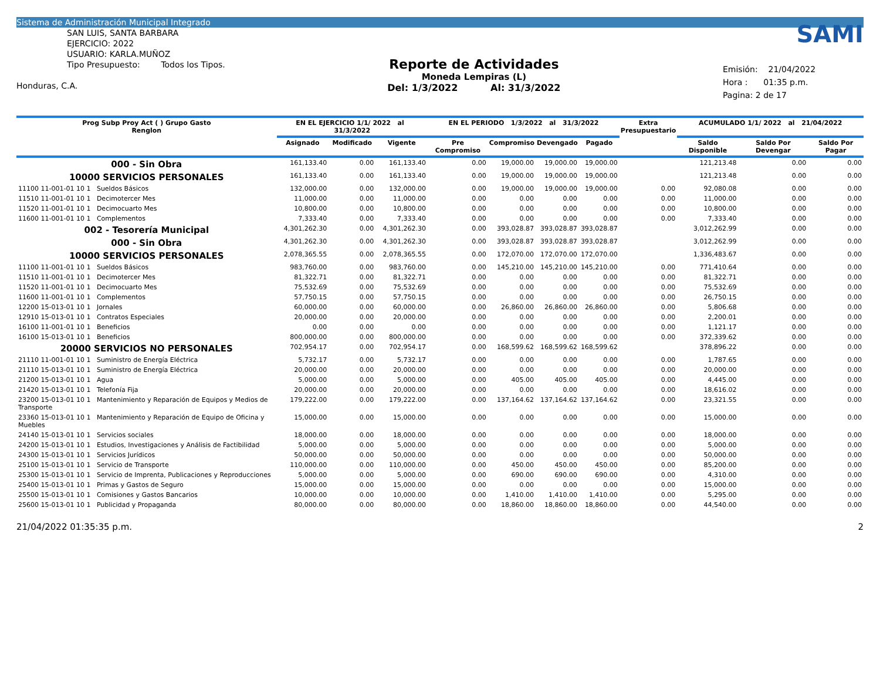Sistema de Administración Municipal Integrado
SAN LUIS, SANTA BARBARA
EJERCICIO: 2022
USUARIO: KARLA.MUÑOZ
Tipo Presupuesto: Todos los Tipos.
Honduras, C.A.
Reporte de Actividades
Moneda Lempiras (L)
Del: 1/3/2022 Al: 31/3/2022
SAMI
Emisión: 21/04/2022
Hora : 01:35 p.m.
Pagina: 2 de 17
| Prog Subp Proy Act ( ) Grupo Gasto Renglon | EN EL EJERCICIO 1/1/ 2022 al 31/3/2022 | | | EN EL PERIODO 1/3/2022 al 31/3/2022 | | | | Extra Presupuestario | ACUMULADO 1/1/ 2022 al 21/04/2022 | | |
| --- | --- | --- | --- | --- | --- | --- | --- | --- | --- | --- | --- |
| | Asignado | Modificado | Vigente | Pre Compromiso | Compromiso | Devengado | Pagado | | Saldo Disponible | Saldo Por Devengar | Saldo Por Pagar |
| 000 - Sin Obra | 161,133.40 | 0.00 | 161,133.40 | 0.00 | 19,000.00 | 19,000.00 | 19,000.00 | | 121,213.48 | 0.00 | 0.00 |
| 10000 SERVICIOS PERSONALES | 161,133.40 | 0.00 | 161,133.40 | 0.00 | 19,000.00 | 19,000.00 | 19,000.00 | | 121,213.48 | 0.00 | 0.00 |
| 11100 11-001-01 10 1 Sueldos Básicos | 132,000.00 | 0.00 | 132,000.00 | 0.00 | 19,000.00 | 19,000.00 | 19,000.00 | 0.00 | 92,080.08 | 0.00 | 0.00 |
| 11510 11-001-01 10 1 Decimotercer Mes | 11,000.00 | 0.00 | 11,000.00 | 0.00 | 0.00 | 0.00 | 0.00 | 0.00 | 11,000.00 | 0.00 | 0.00 |
| 11520 11-001-01 10 1 Decimocuarto Mes | 10,800.00 | 0.00 | 10,800.00 | 0.00 | 0.00 | 0.00 | 0.00 | 0.00 | 10,800.00 | 0.00 | 0.00 |
| 11600 11-001-01 10 1 Complementos | 7,333.40 | 0.00 | 7,333.40 | 0.00 | 0.00 | 0.00 | 0.00 | 0.00 | 7,333.40 | 0.00 | 0.00 |
| 002 - Tesorería Municipal | 4,301,262.30 | 0.00 | 4,301,262.30 | 0.00 | 393,028.87 | 393,028.87 | 393,028.87 | | 3,012,262.99 | 0.00 | 0.00 |
| 000 - Sin Obra | 4,301,262.30 | 0.00 | 4,301,262.30 | 0.00 | 393,028.87 | 393,028.87 | 393,028.87 | | 3,012,262.99 | 0.00 | 0.00 |
| 10000 SERVICIOS PERSONALES | 2,078,365.55 | 0.00 | 2,078,365.55 | 0.00 | 172,070.00 | 172,070.00 | 172,070.00 | | 1,336,483.67 | 0.00 | 0.00 |
| 11100 11-001-01 10 1 Sueldos Básicos | 983,760.00 | 0.00 | 983,760.00 | 0.00 | 145,210.00 | 145,210.00 | 145,210.00 | 0.00 | 771,410.64 | 0.00 | 0.00 |
| 11510 11-001-01 10 1 Decimotercer Mes | 81,322.71 | 0.00 | 81,322.71 | 0.00 | 0.00 | 0.00 | 0.00 | 0.00 | 81,322.71 | 0.00 | 0.00 |
| 11520 11-001-01 10 1 Decimocuarto Mes | 75,532.69 | 0.00 | 75,532.69 | 0.00 | 0.00 | 0.00 | 0.00 | 0.00 | 75,532.69 | 0.00 | 0.00 |
| 11600 11-001-01 10 1 Complementos | 57,750.15 | 0.00 | 57,750.15 | 0.00 | 0.00 | 0.00 | 0.00 | 0.00 | 26,750.15 | 0.00 | 0.00 |
| 12200 15-013-01 10 1 Jornales | 60,000.00 | 0.00 | 60,000.00 | 0.00 | 26,860.00 | 26,860.00 | 26,860.00 | 0.00 | 5,806.68 | 0.00 | 0.00 |
| 12910 15-013-01 10 1 Contratos Especiales | 20,000.00 | 0.00 | 20,000.00 | 0.00 | 0.00 | 0.00 | 0.00 | 0.00 | 2,200.01 | 0.00 | 0.00 |
| 16100 11-001-01 10 1 Beneficios | 0.00 | 0.00 | 0.00 | 0.00 | 0.00 | 0.00 | 0.00 | 0.00 | 1,121.17 | 0.00 | 0.00 |
| 16100 15-013-01 10 1 Beneficios | 800,000.00 | 0.00 | 800,000.00 | 0.00 | 0.00 | 0.00 | 0.00 | 0.00 | 372,339.62 | 0.00 | 0.00 |
| 20000 SERVICIOS NO PERSONALES | 702,954.17 | 0.00 | 702,954.17 | 0.00 | 168,599.62 | 168,599.62 | 168,599.62 | | 378,896.22 | 0.00 | 0.00 |
| 21110 11-001-01 10 1 Suministro de Energía Eléctrica | 5,732.17 | 0.00 | 5,732.17 | 0.00 | 0.00 | 0.00 | 0.00 | 0.00 | 1,787.65 | 0.00 | 0.00 |
| 21110 15-013-01 10 1 Suministro de Energía Eléctrica | 20,000.00 | 0.00 | 20,000.00 | 0.00 | 0.00 | 0.00 | 0.00 | 0.00 | 20,000.00 | 0.00 | 0.00 |
| 21200 15-013-01 10 1 Agua | 5,000.00 | 0.00 | 5,000.00 | 0.00 | 405.00 | 405.00 | 405.00 | 0.00 | 4,445.00 | 0.00 | 0.00 |
| 21420 15-013-01 10 1 Telefonía Fija | 20,000.00 | 0.00 | 20,000.00 | 0.00 | 0.00 | 0.00 | 0.00 | 0.00 | 18,616.02 | 0.00 | 0.00 |
| 23200 15-013-01 10 1 Mantenimiento y Reparación de Equipos y Medios de Transporte | 179,222.00 | 0.00 | 179,222.00 | 0.00 | 137,164.62 | 137,164.62 | 137,164.62 | 0.00 | 23,321.55 | 0.00 | 0.00 |
| 23360 15-013-01 10 1 Mantenimiento y Reparación de Equipo de Oficina y Muebles | 15,000.00 | 0.00 | 15,000.00 | 0.00 | 0.00 | 0.00 | 0.00 | 0.00 | 15,000.00 | 0.00 | 0.00 |
| 24140 15-013-01 10 1 Servicios sociales | 18,000.00 | 0.00 | 18,000.00 | 0.00 | 0.00 | 0.00 | 0.00 | 0.00 | 18,000.00 | 0.00 | 0.00 |
| 24200 15-013-01 10 1 Estudios, Investigaciones y Análisis de Factibilidad | 5,000.00 | 0.00 | 5,000.00 | 0.00 | 0.00 | 0.00 | 0.00 | 0.00 | 5,000.00 | 0.00 | 0.00 |
| 24300 15-013-01 10 1 Servicios Jurídicos | 50,000.00 | 0.00 | 50,000.00 | 0.00 | 0.00 | 0.00 | 0.00 | 0.00 | 50,000.00 | 0.00 | 0.00 |
| 25100 15-013-01 10 1 Servicio de Transporte | 110,000.00 | 0.00 | 110,000.00 | 0.00 | 450.00 | 450.00 | 450.00 | 0.00 | 85,200.00 | 0.00 | 0.00 |
| 25300 15-013-01 10 1 Servicio de Imprenta, Publicaciones y Reproducciones | 5,000.00 | 0.00 | 5,000.00 | 0.00 | 690.00 | 690.00 | 690.00 | 0.00 | 4,310.00 | 0.00 | 0.00 |
| 25400 15-013-01 10 1 Primas y Gastos de Seguro | 15,000.00 | 0.00 | 15,000.00 | 0.00 | 0.00 | 0.00 | 0.00 | 0.00 | 15,000.00 | 0.00 | 0.00 |
| 25500 15-013-01 10 1 Comisiones y Gastos Bancarios | 10,000.00 | 0.00 | 10,000.00 | 0.00 | 1,410.00 | 1,410.00 | 1,410.00 | 0.00 | 5,295.00 | 0.00 | 0.00 |
| 25600 15-013-01 10 1 Publicidad y Propaganda | 80,000.00 | 0.00 | 80,000.00 | 0.00 | 18,860.00 | 18,860.00 | 18,860.00 | 0.00 | 44,540.00 | 0.00 | 0.00 |
21/04/2022 01:35:35 p.m. 2